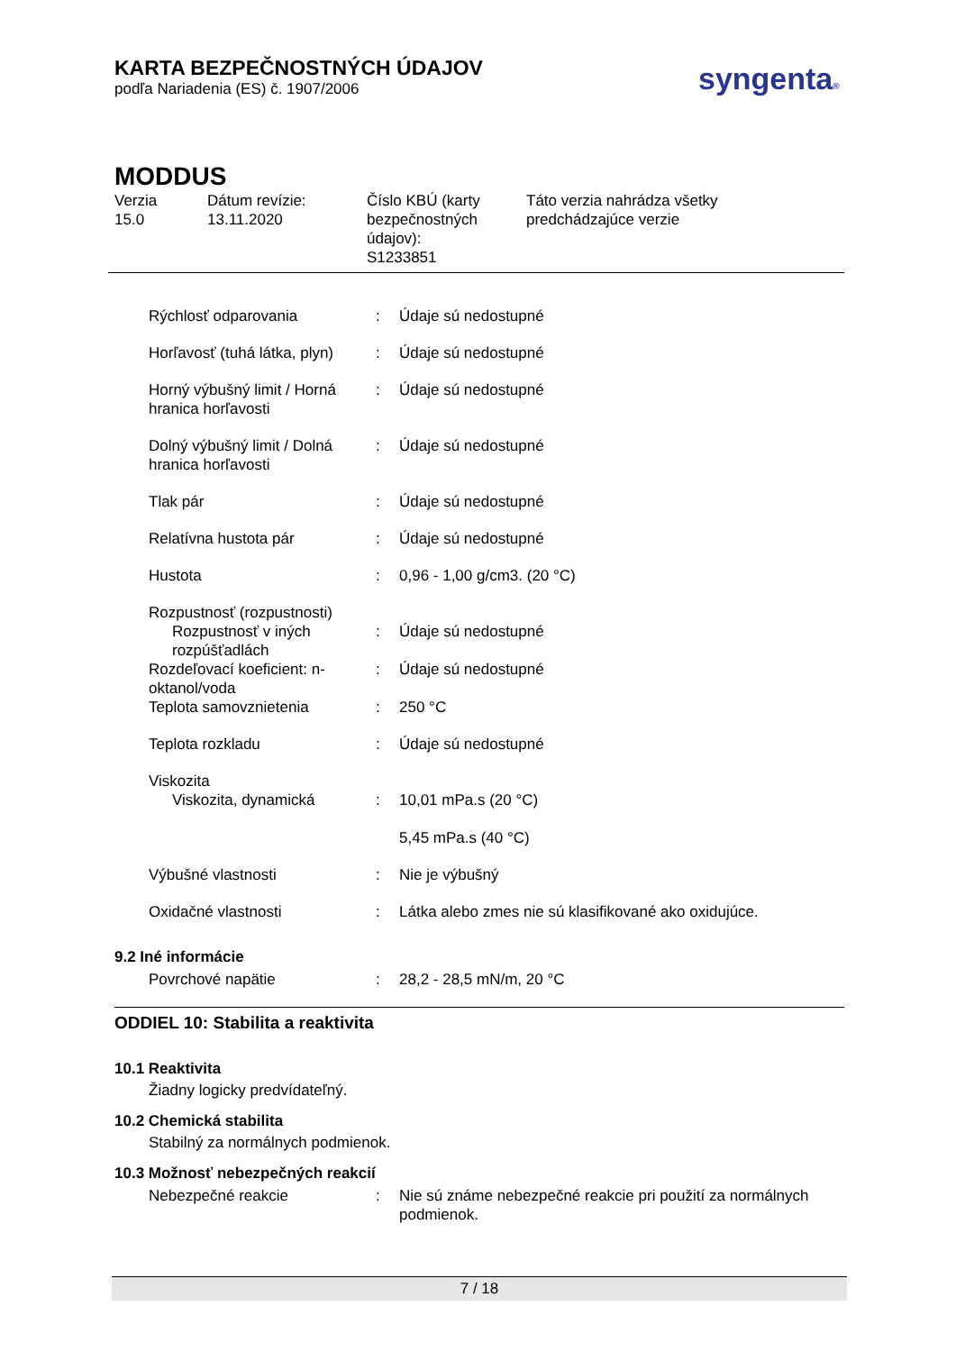KARTA BEZPEČNOSTNÝCH ÚDAJOV
podľa Nariadenia (ES) č. 1907/2006
syngenta®
MODDUS
Verzia
15.0
Dátum revízie:
13.11.2020
Číslo KBÚ (karty bezpečnostných údajov):
S1233851
Táto verzia nahrádza všetky
predchádzajúce verzie
| Rýchlosť odparovania | : | Údaje sú nedostupné |
| Horľavosť (tuhá látka, plyn) | : | Údaje sú nedostupné |
| Horný výbušný limit / Horná hranica horľavosti | : | Údaje sú nedostupné |
| Dolný výbušný limit / Dolná hranica horľavosti | : | Údaje sú nedostupné |
| Tlak pár | : | Údaje sú nedostupné |
| Relatívna hustota pár | : | Údaje sú nedostupné |
| Hustota | : | 0,96 - 1,00 g/cm3. (20 °C) |
| Rozpustnosť (rozpustnosti) | | |
| Rozpustnosť v iných rozpúšťadlách | : | Údaje sú nedostupné |
| Rozdeľovací koeficient: n-oktanol/voda | : | Údaje sú nedostupné |
| Teplota samovznietenia | : | 250 °C |
| Teplota rozkladu | : | Údaje sú nedostupné |
| Viskozita | | |
| Viskozita, dynamická | : | 10,01 mPa.s (20 °C) 5,45 mPa.s (40 °C) |
| Výbušné vlastnosti | : | Nie je výbušný |
| Oxidačné vlastnosti | : | Látka alebo zmes nie sú klasifikované ako oxidujúce. |
9.2 Iné informácie
| Povrchové napätie | : | 28,2 - 28,5 mN/m, 20 °C |
ODDIEL 10: Stabilita a reaktivita
10.1 Reaktivita
Žiadny logicky predvídateľný.
10.2 Chemická stabilita
Stabilný za normálnych podmienok.
10.3 Možnosť nebezpečných reakcií
| Nebezpečné reakcie | : | Nie sú známe nebezpečné reakcie pri použití za normálnych podmienok. |
7 / 18